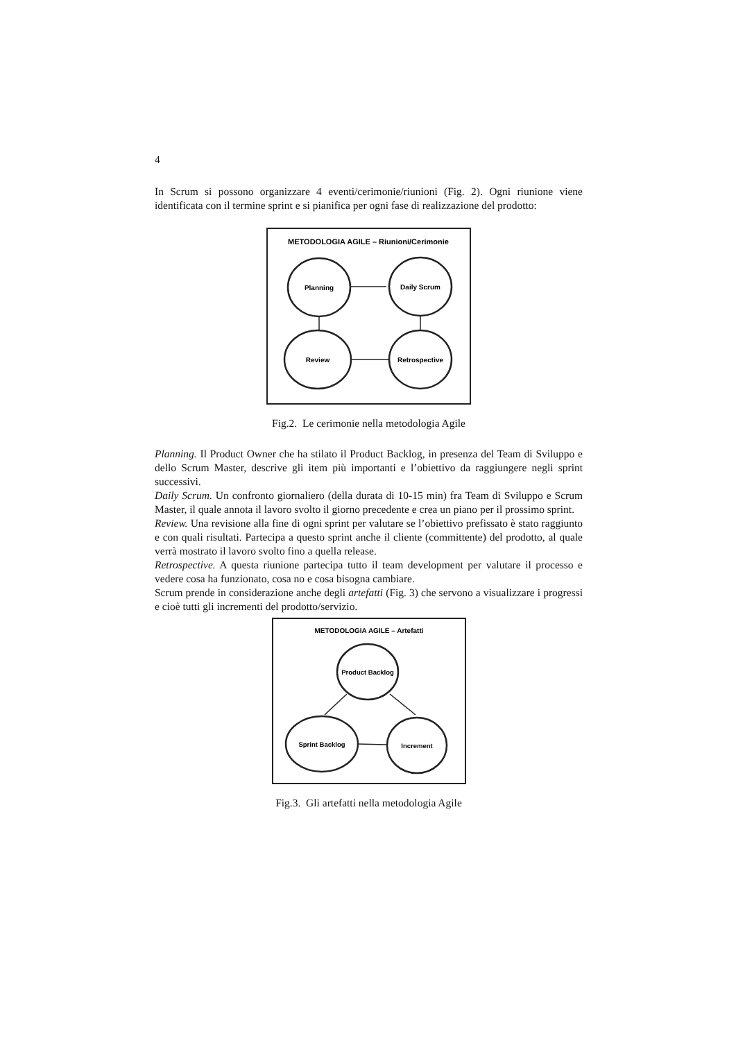4
In Scrum si possono organizzare 4 eventi/cerimonie/riunioni (Fig. 2). Ogni riunione viene identificata con il termine sprint e si pianifica per ogni fase di realizzazione del prodotto:
METODOLOGIA AGILE – Riunioni/Cerimonie
Planning
Daily Scrum
Review
Retrospective
Fig.2. Le cerimonie nella metodologia Agile
Planning. Il Product Owner che ha stilato il Product Backlog, in presenza del Team di Sviluppo e dello Scrum Master, descrive gli item più importanti e l’obiettivo da raggiungere negli sprint successivi.
Daily Scrum. Un confronto giornaliero (della durata di 10-15 min) fra Team di Sviluppo e Scrum Master, il quale annota il lavoro svolto il giorno precedente e crea un piano per il prossimo sprint.
Review. Una revisione alla fine di ogni sprint per valutare se l’obiettivo prefissato è stato raggiunto e con quali risultati. Partecipa a questo sprint anche il cliente (committente) del prodotto, al quale verrà mostrato il lavoro svolto fino a quella release.
Retrospective. A questa riunione partecipa tutto il team development per valutare il processo e vedere cosa ha funzionato, cosa no e cosa bisogna cambiare.
Scrum prende in considerazione anche degli artefatti (Fig. 3) che servono a visualizzare i progressi e cioè tutti gli incrementi del prodotto/servizio.
METODOLOGIA AGILE – Artefatti
Product Backlog
Sprint Backlog
Increment
Fig.3. Gli artefatti nella metodologia Agile